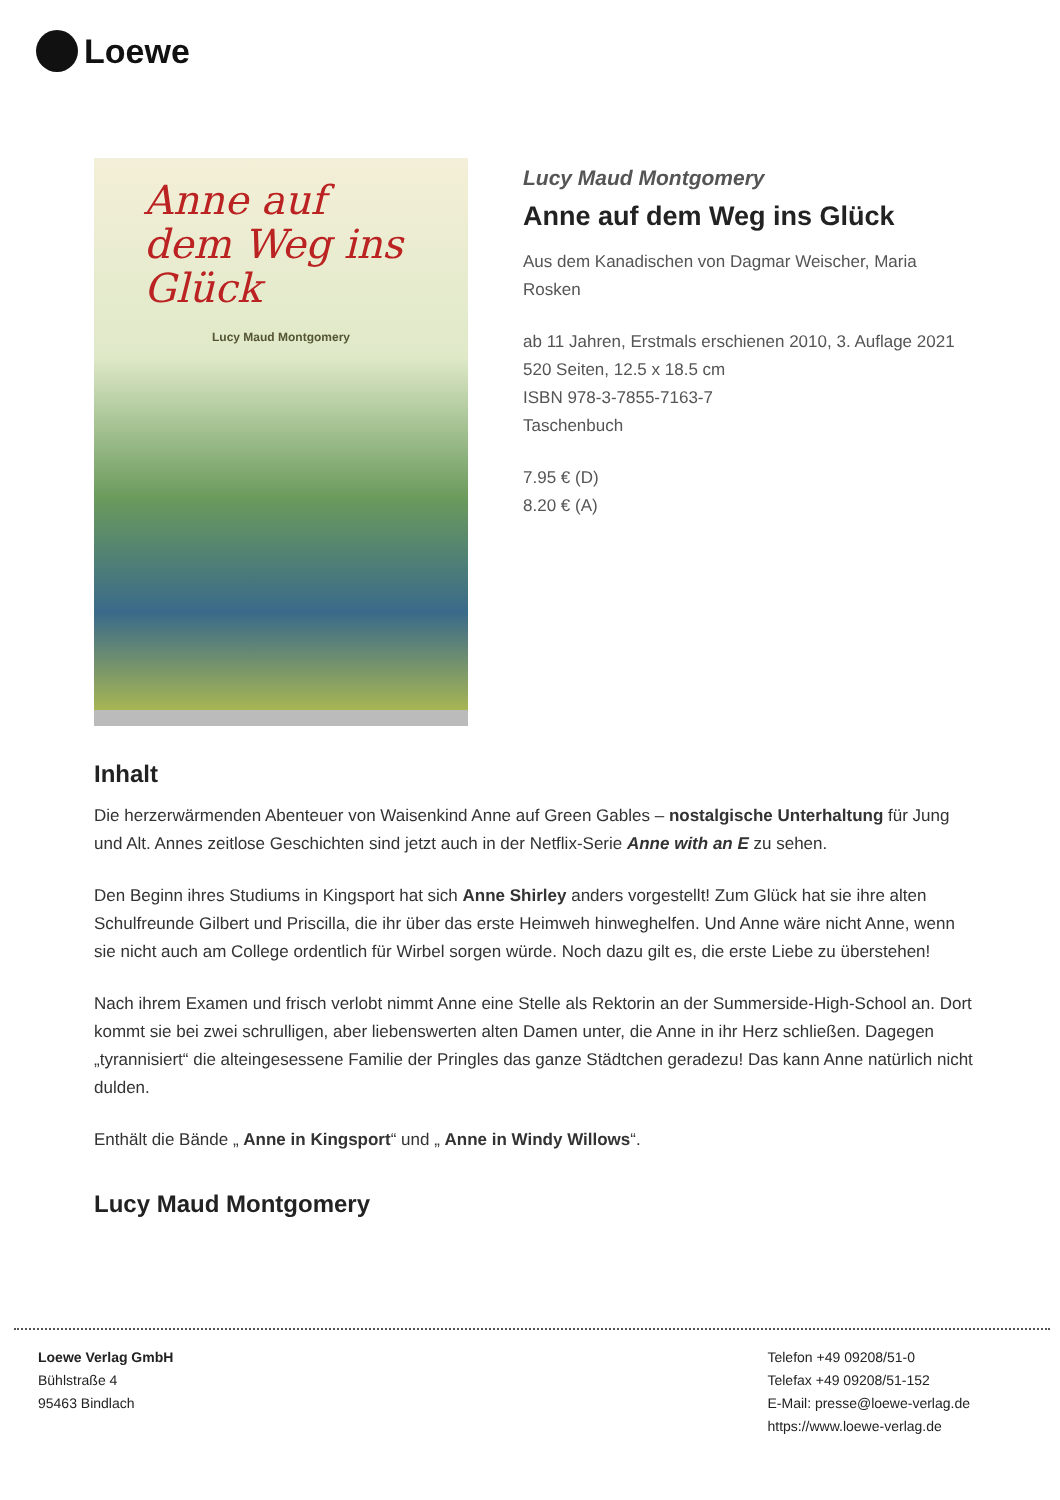Loewe
Anne auf dem Weg ins Glück
Lucy Maud Montgomery
Lucy Maud Montgomery
Anne auf dem Weg ins Glück
Aus dem Kanadischen von Dagmar Weischer, Maria Rosken
ab 11 Jahren, Erstmals erschienen 2010, 3. Auflage 2021
520 Seiten, 12.5 x 18.5 cm
ISBN 978-3-7855-7163-7
Taschenbuch
7.95 € (D)
8.20 € (A)
Inhalt
Die herzerwärmenden Abenteuer von Waisenkind Anne auf Green Gables – nostalgische Unterhaltung für Jung und Alt. Annes zeitlose Geschichten sind jetzt auch in der Netflix-Serie Anne with an E zu sehen.
Den Beginn ihres Studiums in Kingsport hat sich Anne Shirley anders vorgestellt! Zum Glück hat sie ihre alten Schulfreunde Gilbert und Priscilla, die ihr über das erste Heimweh hinweghelfen. Und Anne wäre nicht Anne, wenn sie nicht auch am College ordentlich für Wirbel sorgen würde. Noch dazu gilt es, die erste Liebe zu überstehen!
Nach ihrem Examen und frisch verlobt nimmt Anne eine Stelle als Rektorin an der Summerside-High-School an. Dort kommt sie bei zwei schrulligen, aber liebenswerten alten Damen unter, die Anne in ihr Herz schließen. Dagegen „tyrannisiert“ die alteingesessene Familie der Pringles das ganze Städtchen geradezu! Das kann Anne natürlich nicht dulden.
Enthält die Bände „ Anne in Kingsport“ und „ Anne in Windy Willows“.
Lucy Maud Montgomery
Loewe Verlag GmbH
Bühlstraße 4
95463 Bindlach
Telefon +49 09208/51-0
Telefax +49 09208/51-152
E-Mail: presse@loewe-verlag.de
https://www.loewe-verlag.de